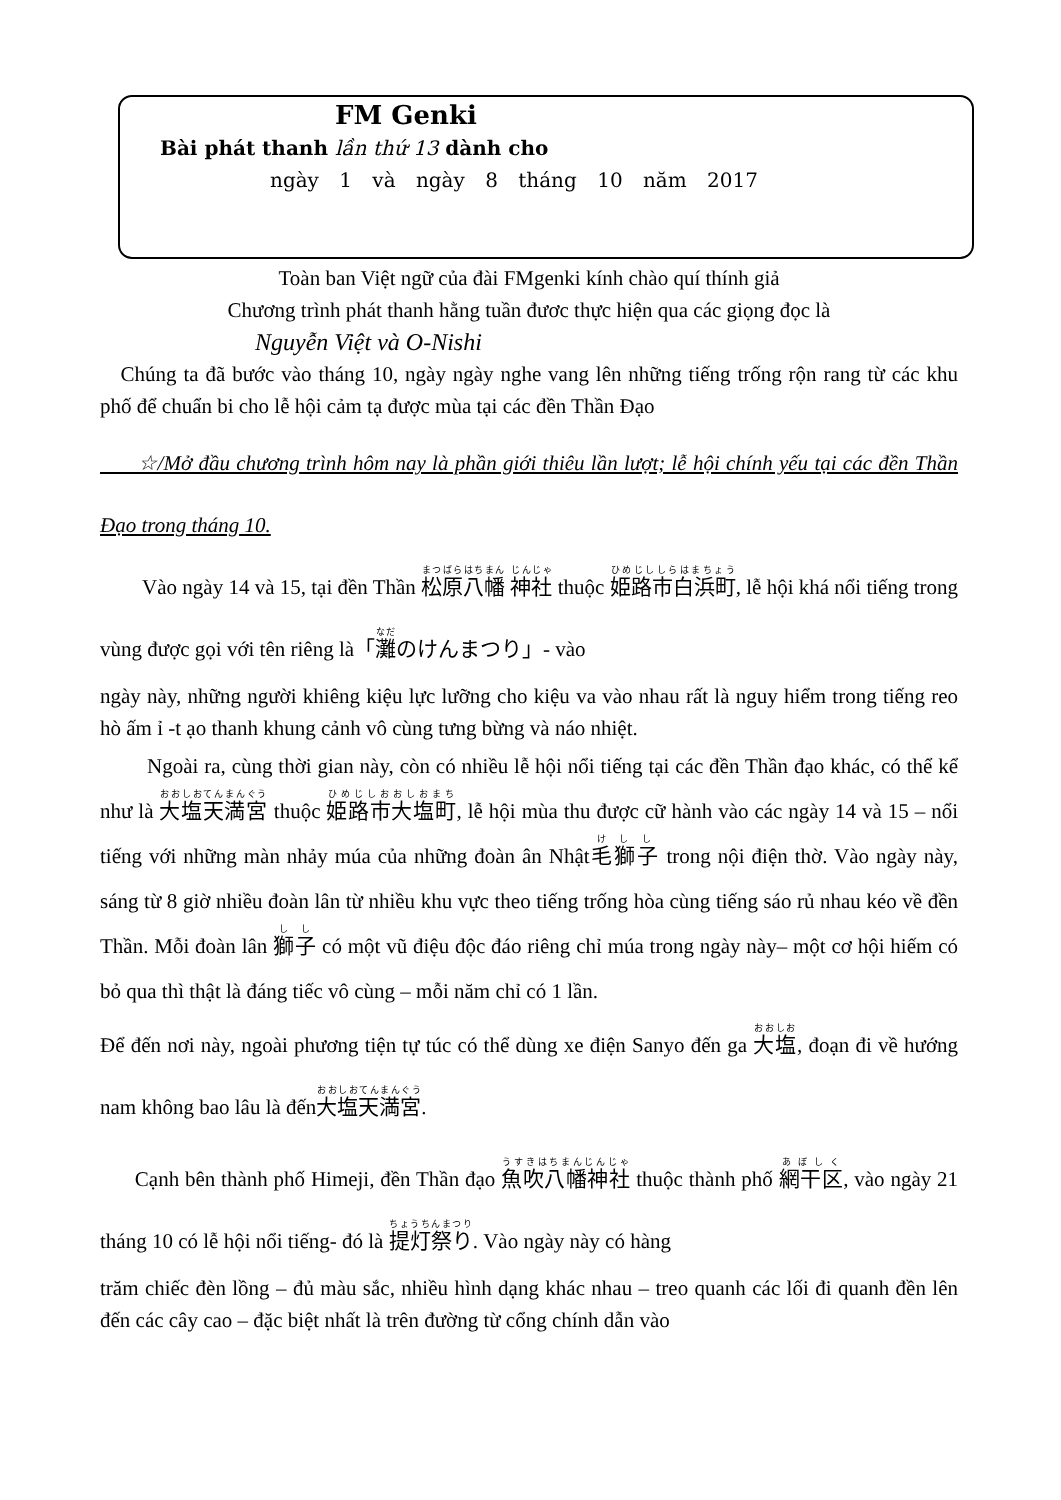FM Genki
Bài phát thanh lần thứ 13 dành cho
ngày 1 và ngày 8 tháng 10 năm 2017
Toàn ban Việt ngữ của đài FMgenki kính chào quí thính giả
Chương trình phát thanh hằng tuần đươc thực hiện qua các giọng đọc là
Nguyễn Việt và O-Nishi
Chúng ta đã bước vào tháng 10, ngày ngày nghe vang lên những tiếng trống rộn rang từ các khu phố để chuẩn bi cho lễ hội cảm tạ được mùa tại các đền Thần Đạo
☆/Mở đầu chương trình hôm nay là phần giới thiêu lần lượt; lễ hội chính yếu tại các đền Thần Đạo trong tháng 10.
Vào ngày 14 và 15, tại đền Thần 松原八幡 神社 thuộc 姫路市白浜町, lễ hội khá nổi tiếng trong vùng được gọi với tên riêng là「灘のけんまつり」- vào
ngày này, những người khiêng kiệu lực lưỡng cho kiệu va vào nhau rất là nguy hiểm trong tiếng reo hò ấm ỉ -t ạo thanh khung cảnh vô cùng tưng bừng và náo nhiệt.
Ngoài ra, cùng thời gian này, còn có nhiều lễ hội nổi tiếng tại các đền Thần đạo khác, có thể kể như là 大塩天満宮 thuộc 姫路市大塩町, lễ hội mùa thu được cữ hành vào các ngày 14 và 15 – nổi tiếng với những màn nhảy múa của những đoàn ân Nhật毛獅子 trong nội điện thờ. Vào ngày này, sáng từ 8 giờ nhiều đoàn lân từ nhiều khu vực theo tiếng trống hòa cùng tiếng sáo rủ nhau kéo về đền Thần. Mỗi đoàn lân 獅子 có một vũ điệu độc đáo riêng chỉ múa trong ngày này– một cơ hội hiếm có bỏ qua thì thật là đáng tiếc vô cùng – mỗi năm chỉ có 1 lần.
Để đến nơi này, ngoài phương tiện tự túc có thể dùng xe điện Sanyo đến ga 大塩, đoạn đi về hướng nam không bao lâu là đến大塩天満宮.
Cạnh bên thành phố Himeji, đền Thần đạo 魚吹八幡神社 thuộc thành phố 網干区, vào ngày 21 tháng 10 có lễ hội nổi tiếng- đó là 提灯祭り. Vào ngày này có hàng
trăm chiếc đèn lồng – đủ màu sắc, nhiều hình dạng khác nhau – treo quanh các lối đi quanh đền lên đến các cây cao – đặc biệt nhất là trên đường từ cổng chính dẫn vào